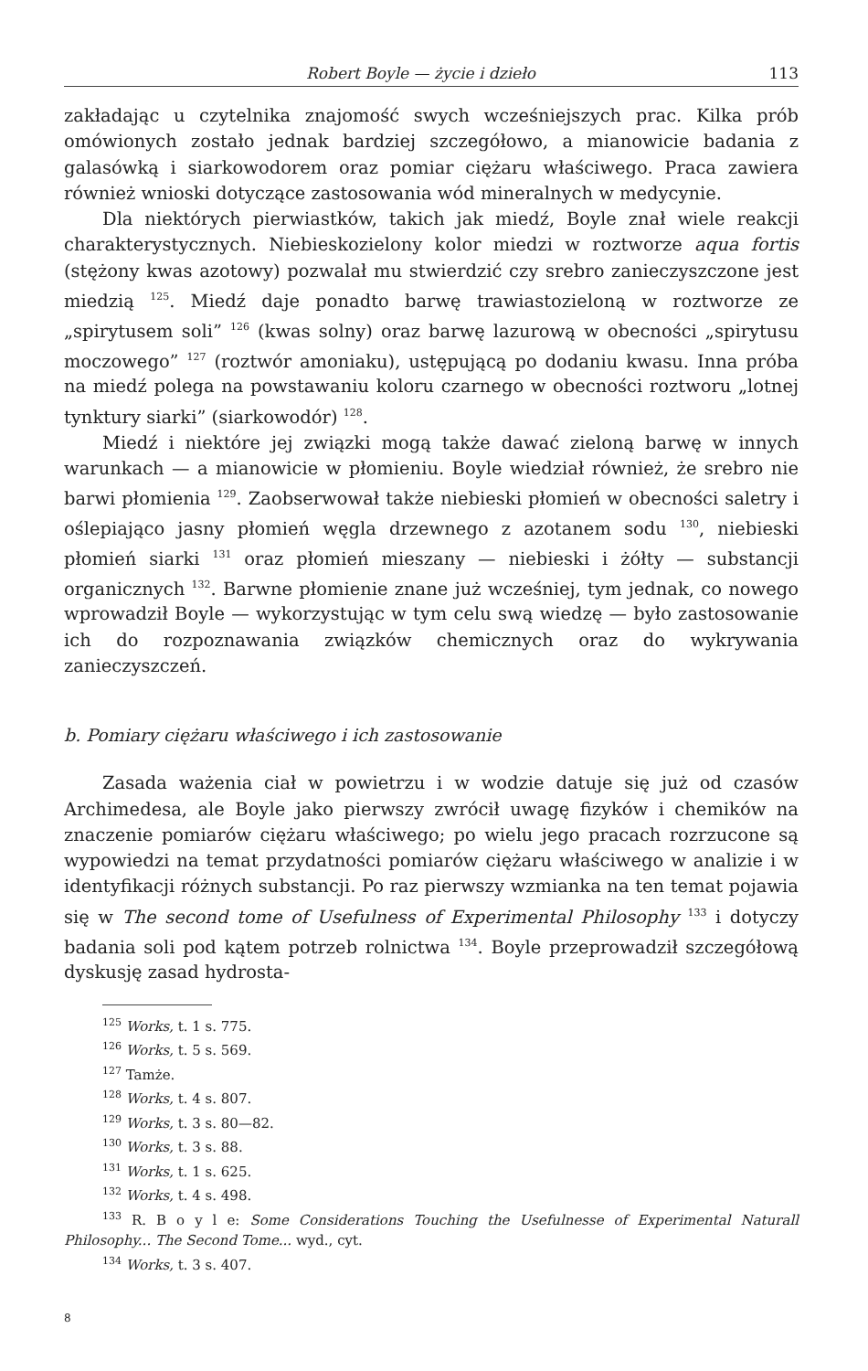Robert Boyle — życie i dzieło 113
zakładając u czytelnika znajomość swych wcześniejszych prac. Kilka prób omówionych zostało jednak bardziej szczegółowo, a mianowicie badania z galasówką i siarkowodorem oraz pomiar ciężaru właściwego. Praca zawiera również wnioski dotyczące zastosowania wód mineralnych w medycynie.
Dla niektórych pierwiastków, takich jak miedź, Boyle znał wiele reakcji charakterystycznych. Niebieskozielony kolor miedzi w roztworze aqua fortis (stężony kwas azotowy) pozwalał mu stwierdzić czy srebro zanieczyszczone jest miedzią <sup>125</sup>. Miedź daje ponadto barwę trawiastozieloną w roztworze ze „spirytusem soli” <sup>126</sup> (kwas solny) oraz barwę lazurową w obecności „spirytusu moczowego” <sup>127</sup> (roztwór amoniaku), ustępującą po dodaniu kwasu. Inna próba na miedź polega na powstawaniu koloru czarnego w obecności roztworu „lotnej tynktury siarki” (siarkowodór) <sup>128</sup>.
Miedź i niektóre jej związki mogą także dawać zieloną barwę w innych warunkach — a mianowicie w płomieniu. Boyle wiedział również, że srebro nie barwi płomienia <sup>129</sup>. Zaobserwował także niebieski płomień w obecności saletry i oślepiająco jasny płomień węgla drzewnego z azotanem sodu <sup>130</sup>, niebieski płomień siarki <sup>131</sup> oraz płomień mieszany — niebieski i żółty — substancji organicznych <sup>132</sup>. Barwne płomienie znane już wcześniej, tym jednak, co nowego wprowadził Boyle — wykorzystując w tym celu swą wiedzę — było zastosowanie ich do rozpoznawania związków chemicznych oraz do wykrywania zanieczyszczeń.
b. Pomiary ciężaru właściwego i ich zastosowanie
Zasada ważenia ciał w powietrzu i w wodzie datuje się już od czasów Archimedesa, ale Boyle jako pierwszy zwrócił uwagę fizyków i chemików na znaczenie pomiarów ciężaru właściwego; po wielu jego pracach rozrzucone są wypowiedzi na temat przydatności pomiarów ciężaru właściwego w analizie i w identyfikacji różnych substancji. Po raz pierwszy wzmianka na ten temat pojawia się w The second tome of Usefulness of Experimental Philosophy <sup>133</sup> i dotyczy badania soli pod kątem potrzeb rolnictwa <sup>134</sup>. Boyle przeprowadził szczegółową dyskusję zasad hydrosta-
<sup>125</sup> Works, t. 1 s. 775.
<sup>126</sup> Works, t. 5 s. 569.
<sup>127</sup> Tamże.
<sup>128</sup> Works, t. 4 s. 807.
<sup>129</sup> Works, t. 3 s. 80—82.
<sup>130</sup> Works, t. 3 s. 88.
<sup>131</sup> Works, t. 1 s. 625.
<sup>132</sup> Works, t. 4 s. 498.
<sup>133</sup> R. B o y l e: Some Considerations Touching the Usefulnesse of Experimental Naturall Philosophy... The Second Tome... wyd., cyt.
<sup>134</sup> Works, t. 3 s. 407.
8